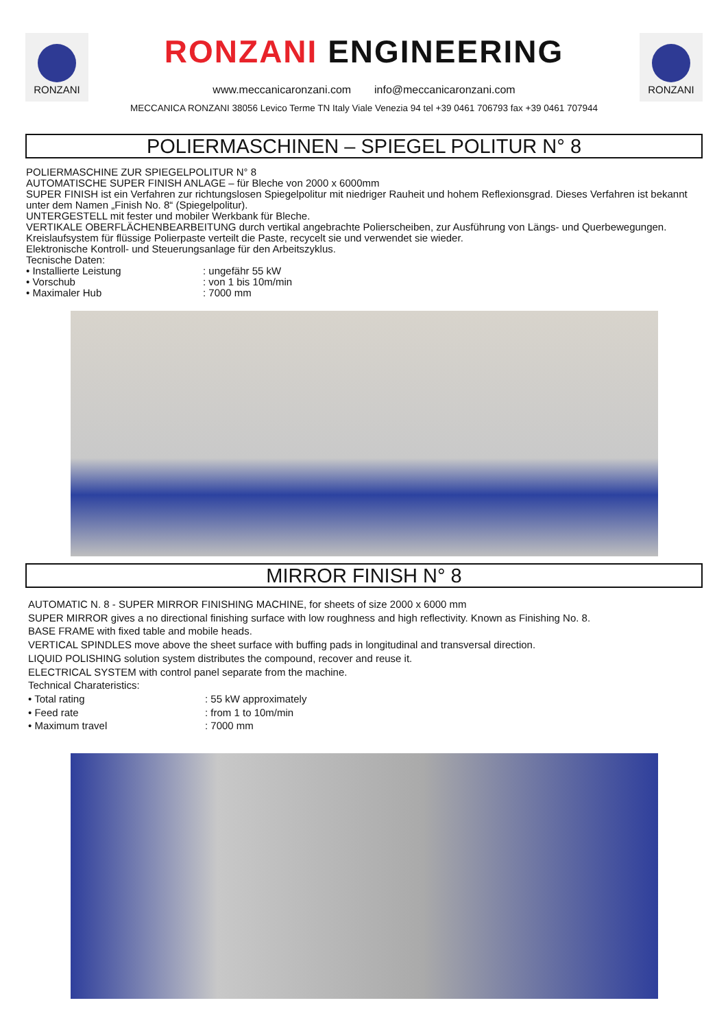RONZANI
RONZANI ENGINEERING
www.meccanicaronzani.com info@meccanicaronzani.com
MECCANICA RONZANI 38056 Levico Terme TN Italy Viale Venezia 94 tel +39 0461 706793 fax +39 0461 707944
RONZANI
POLIERMASCHINEN – SPIEGEL POLITUR N° 8
POLIERMASCHINE ZUR SPIEGELPOLITUR N° 8
AUTOMATISCHE SUPER FINISH ANLAGE – für Bleche von 2000 x 6000mm
SUPER FINISH ist ein Verfahren zur richtungslosen Spiegelpolitur mit niedriger Rauheit und hohem Reflexionsgrad. Dieses Verfahren ist bekannt unter dem Namen „Finish No. 8“ (Spiegelpolitur).
UNTERGESTELL mit fester und mobiler Werkbank für Bleche.
VERTIKALE OBERFLÄCHENBEARBEITUNG durch vertikal angebrachte Polierscheiben, zur Ausführung von Längs- und Querbewegungen.
Kreislaufsystem für flüssige Polierpaste verteilt die Paste, recycelt sie und verwendet sie wieder.
Elektronische Kontroll- und Steuerungsanlage für den Arbeitszyklus.
Tecnische Daten:
• Installierte Leistung: ungefähr 55 kW
• Vorschub: von 1 bis 10m/min
• Maximaler Hub: 7000 mm
MIRROR FINISH N° 8
AUTOMATIC N. 8 - SUPER MIRROR FINISHING MACHINE, for sheets of size 2000 x 6000 mm
SUPER MIRROR gives a no directional finishing surface with low roughness and high reflectivity. Known as Finishing No. 8.
BASE FRAME with fixed table and mobile heads.
VERTICAL SPINDLES move above the sheet surface with buffing pads in longitudinal and transversal direction.
LIQUID POLISHING solution system distributes the compound, recover and reuse it.
ELECTRICAL SYSTEM with control panel separate from the machine.
Technical Charateristics:
• Total rating: 55 kW approximately
• Feed rate: from 1 to 10m/min
• Maximum travel: 7000 mm